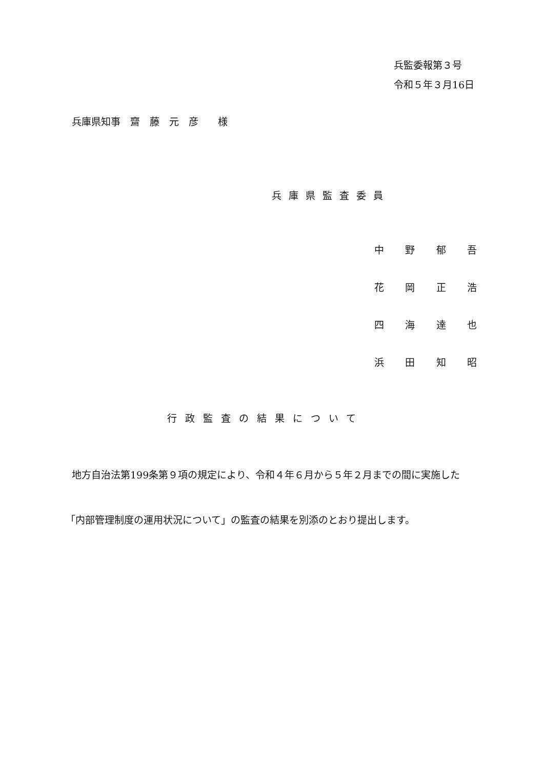兵監委報第３号
令和５年３月16日
兵庫県知事　齋　藤　元　彦　　様
兵庫県監査委員
中野郁吾
花岡正浩
四海達也
浜田知昭
行政監査の結果について
地方自治法第199条第９項の規定により、令和４年６月から５年２月までの間に実施した
「内部管理制度の運用状況について」の監査の結果を別添のとおり提出します。